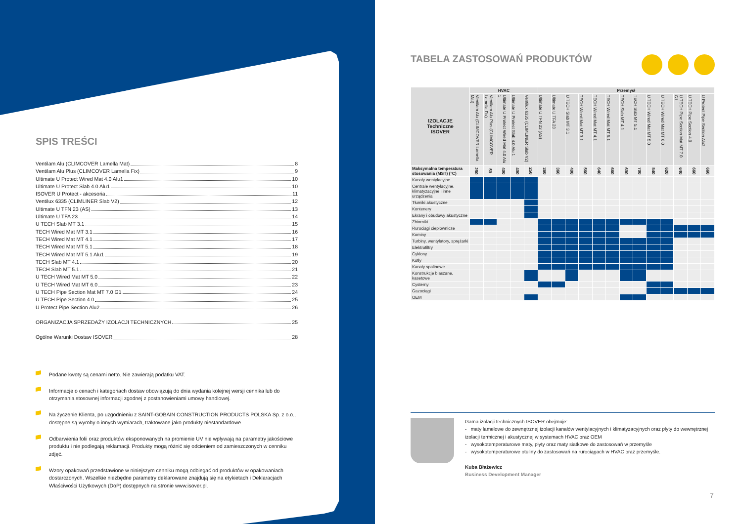SPIS TREŚCI
Ventilam Alu (CLIMCOVER Lamella Mat) 8
Ventilam Alu Plus (CLIMCOVER Lamella Fix) 9
Ultimate U Protect Wired Mat 4.0 Alu1 10
Ultimate U Protect Slab 4.0 Alu1 10
ISOVER U Protect - akcesoria 11
Ventilux 6335 (CLIMLINER Slab V2) 12
Ultimate U TFN 23 (AS) 13
Ultimate U TFA 23 14
U TECH Slab MT 3.1 15
TECH Wired Mat MT 3.1 16
TECH Wired Mat MT 4.1 17
TECH Wired Mat MT 5.1 18
TECH Wired Mat MT 5.1 Alu1 19
TECH Slab MT 4.1 20
TECH Slab MT 5.1 21
U TECH Wired Mat MT 5.0 22
U TECH Wired Mat MT 6.0 23
U TECH Pipe Section Mat MT 7.0 G1 24
U TECH Pipe Section 4.0 25
U Protect Pipe Section Alu2 26
ORGANIZACJA SPRZEDAŻY IZOLACJI TECHNICZNYCH 25
Ogólne Warunki Dostaw ISOVER 28
Podane kwoty są cenami netto. Nie zawierają podatku VAT.
Informacje o cenach i kategoriach dostaw obowiązują do dnia wydania kolejnej wersji cennika lub do otrzymania stosownej informacji zgodnej z postanowieniami umowy handlowej.
Na życzenie Klienta, po uzgodnieniu z SAINT-GOBAIN CONSTRUCTION PRODUCTS POLSKA Sp. z o.o., dostępne są wyroby o innych wymiarach, traktowane jako produkty niestandardowe.
Odbarwienia folii oraz produktów eksponowanych na promienie UV nie wpływają na parametry jakościowe produktu i nie podlegają reklamacji. Produkty mogą różnić się odcieniem od zamieszczonych w cenniku zdjęć.
Wzory opakowań przedstawione w niniejszym cenniku mogą odbiegać od produktów w opakowaniach dostarczonych. Wszelkie niezbędne parametry deklarowane znajdują się na etykietach i Deklaracjach Właściwości Użytkowych (DoP) dostępnych na stronie www.isover.pl.
TABELA ZASTOSOWAŃ PRODUKTÓW
| IZOLACJE Techniczne ISOVER | HVAC | | | | | Przemysł | | | | | | | | | | | | |
| --- | --- | --- | --- | --- | --- | --- | --- | --- | --- | --- | --- | --- | --- | --- | --- | --- | --- | --- |
| | Ventilam Alu (CLIMCOVER Lamella Mat) | Ventilam Alu Plus (CLIMCOVER Lamella Fix) | Ultimate U Protect Wired Mat 4.0 Alu 1 | Ultimate U Protect Slab 4.0 Alu 1 | Ventilux 6335 (CLIMLINER Slab V2) | Ultimate U TFN 23 (AS) | Ultimate U TFA 23 | U TECH Slab MT 3.1 | TECH Wired Mat MT 3.1 | TECH Wired Mat MT 4.1 | TECH Wired Mat MT 5.1 | TECH Slab MT 4.1 | TECH Slab MT 5.1 | U TECH Wired Mat MT 5.0 | U TECH Wired Mat MT 6.0 | U TECH Pipe Section Mat MT 7.0 G1 | U TECH Pipe Section 4.0 | U Protect Pipe Section Alu2 |
| Maksymalna temperatura stosowania (MST) (°C) | 250 | 50 | 400 | 400 | 250 | 360 | 360 | 400 | 560 | 640 | 660 | 600 | 700 | 540 | 620 | 640 | 660 | 660 |
| Kanały wentylacyjne | | | | | | | | | | | | | | | | | | |
| Centrale wentylacyjne, klimatyzacyjne i inne urządzenia | | | | | | | | | | | | | | | | | | |
| Tłumiki akustyczne | | | | | | | | | | | | | | | | | | |
| Kontenery | | | | | | | | | | | | | | | | | | |
| Ekrany i obudowy akustyczne | | | | | | | | | | | | | | | | | | |
| Zbiorniki | | | | | | | | | | | | | | | | | | |
| Rurociągi ciepłownicze | | | | | | | | | | | | | | | | | | |
| Kominy | | | | | | | | | | | | | | | | | | |
| Turbiny, wentylatory, sprężarki | | | | | | | | | | | | | | | | | | |
| Elektrofiltry | | | | | | | | | | | | | | | | | | |
| Cyklony | | | | | | | | | | | | | | | | | | |
| Kotły | | | | | | | | | | | | | | | | | | |
| Kanały spalinowe | | | | | | | | | | | | | | | | | | |
| Konstrukcje blaszane, kasetowe | | | | | | | | | | | | | | | | | | |
| Cysterny | | | | | | | | | | | | | | | | | | |
| Gazociągi | | | | | | | | | | | | | | | | | | |
| OEM | | | | | | | | | | | | | | | | | | |
Gama izolacji technicznych ISOVER obejmuje:
- maty lamelowe do zewnętrznej izolacji kanałów wentylacyjnych i klimatyzacyjnych oraz płyty do wewnętrznej izolacji termicznej i akustycznej w systemach HVAC oraz OEM
- wysokotemperaturowe maty, płyty oraz maty siatkowe do zastosowań w przemyśle
- wysokotemperaturowe otuliny do zastosowań na rurociągach w HVAC oraz przemyśle.
Kuba Błażewicz
Business Development Manager
7